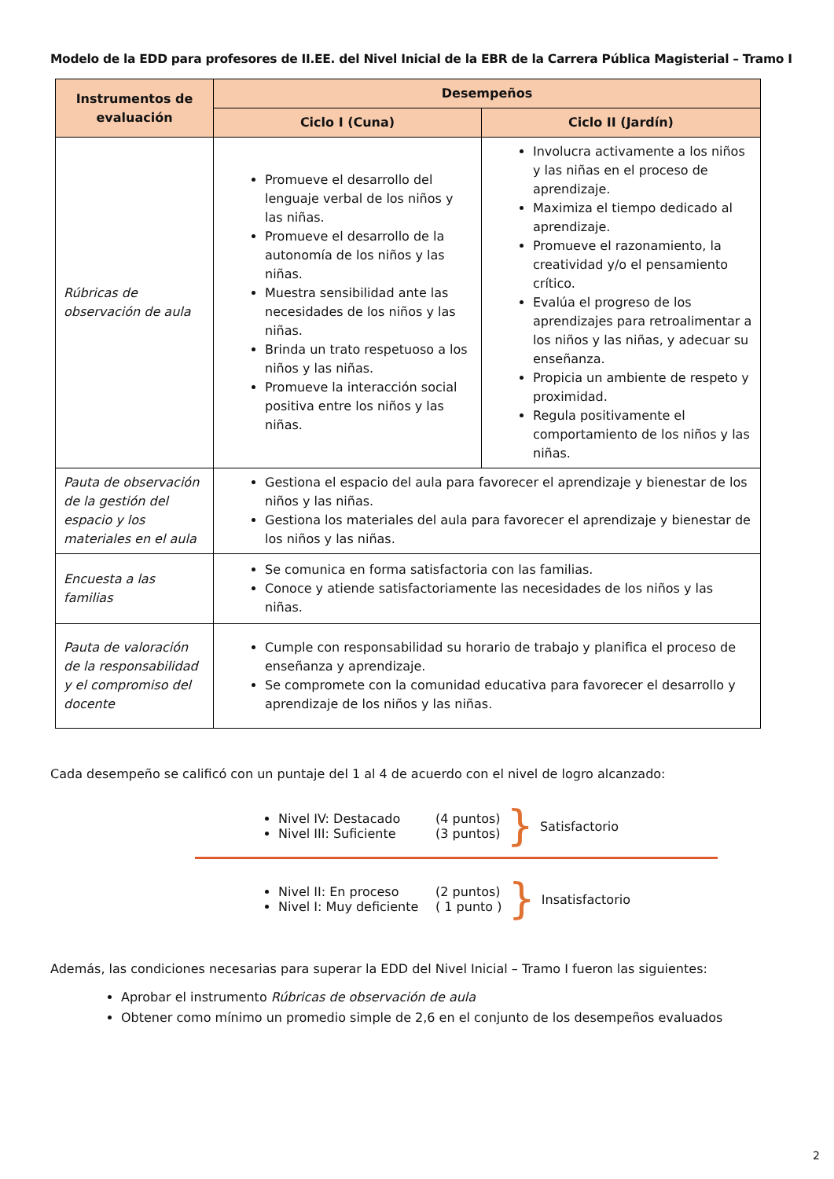Modelo de la EDD para profesores de II.EE. del Nivel Inicial de la EBR de la Carrera Pública Magisterial – Tramo I
| Instrumentos de evaluación | Desempeños | |
| --- | --- | --- |
| | Ciclo I (Cuna) | Ciclo II (Jardín) |
| Rúbricas de observación de aula | Promueve el desarrollo del lenguaje verbal de los niños y las niñas. Promueve el desarrollo de la autonomía de los niños y las niñas. Muestra sensibilidad ante las necesidades de los niños y las niñas. Brinda un trato respetuoso a los niños y las niñas. Promueve la interacción social positiva entre los niños y las niñas. | Involucra activamente a los niños y las niñas en el proceso de aprendizaje. Maximiza el tiempo dedicado al aprendizaje. Promueve el razonamiento, la creatividad y/o el pensamiento crítico. Evalúa el progreso de los aprendizajes para retroalimentar a los niños y las niñas, y adecuar su enseñanza. Propicia un ambiente de respeto y proximidad. Regula positivamente el comportamiento de los niños y las niñas. |
| Pauta de observación de la gestión del espacio y los materiales en el aula | Gestiona el espacio del aula para favorecer el aprendizaje y bienestar de los niños y las niñas. Gestiona los materiales del aula para favorecer el aprendizaje y bienestar de los niños y las niñas. | |
| Encuesta a las familias | Se comunica en forma satisfactoria con las familias. Conoce y atiende satisfactoriamente las necesidades de los niños y las niñas. | |
| Pauta de valoración de la responsabilidad y el compromiso del docente | Cumple con responsabilidad su horario de trabajo y planifica el proceso de enseñanza y aprendizaje. Se compromete con la comunidad educativa para favorecer el desarrollo y aprendizaje de los niños y las niñas. | |
Cada desempeño se calificó con un puntaje del 1 al 4 de acuerdo con el nivel de logro alcanzado:
Nivel IV: Destacado (4 puntos)
Nivel III: Suficiente (3 puntos)
}
Satisfactorio
Nivel II: En proceso (2 puntos)
Nivel I: Muy deficiente ( 1 punto )
}
Insatisfactorio
Además, las condiciones necesarias para superar la EDD del Nivel Inicial – Tramo I fueron las siguientes:
Aprobar el instrumento Rúbricas de observación de aula
Obtener como mínimo un promedio simple de 2,6 en el conjunto de los desempeños evaluados
2